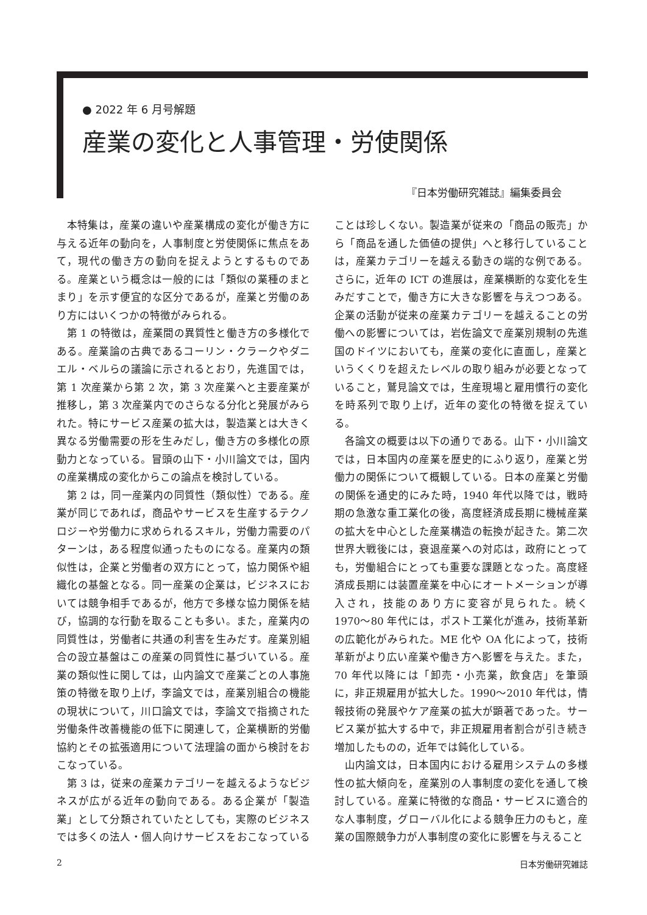● 2022 年 6 月号解題
産業の変化と人事管理・労使関係
『日本労働研究雑誌』編集委員会
本特集は，産業の違いや産業構成の変化が働き方に与える近年の動向を，人事制度と労使関係に焦点をあて，現代の働き方の動向を捉えようとするものである。産業という概念は一般的には「類似の業種のまとまり」を示す便宜的な区分であるが，産業と労働のあり方にはいくつかの特徴がみられる。
第 1 の特徴は，産業間の異質性と働き方の多様化である。産業論の古典であるコーリン・クラークやダニエル・ベルらの議論に示されるとおり，先進国では，第 1 次産業から第 2 次，第 3 次産業へと主要産業が推移し，第 3 次産業内でのさらなる分化と発展がみられた。特にサービス産業の拡大は，製造業とは大きく異なる労働需要の形を生みだし，働き方の多様化の原動力となっている。冒頭の山下・小川論文では，国内の産業構成の変化からこの論点を検討している。
第 2 は，同一産業内の同質性（類似性）である。産業が同じであれば，商品やサービスを生産するテクノロジーや労働力に求められるスキル，労働力需要のパターンは，ある程度似通ったものになる。産業内の類似性は，企業と労働者の双方にとって，協力関係や組織化の基盤となる。同一産業の企業は，ビジネスにおいては競争相手であるが，他方で多様な協力関係を結び，協調的な行動を取ることも多い。また，産業内の同質性は，労働者に共通の利害を生みだす。産業別組合の設立基盤はこの産業の同質性に基づいている。産業の類似性に関しては，山内論文で産業ごとの人事施策の特徴を取り上げ，李論文では，産業別組合の機能の現状について，川口論文では，李論文で指摘された労働条件改善機能の低下に関連して，企業横断的労働協約とその拡張適用について法理論の面から検討をおこなっている。
第 3 は，従来の産業カテゴリーを越えるようなビジネスが広がる近年の動向である。ある企業が「製造業」として分類されていたとしても，実際のビジネスでは多くの法人・個人向けサービスをおこなっていることは珍しくない。製造業が従来の「商品の販売」から「商品を通した価値の提供」へと移行していることは，産業カテゴリーを越える動きの端的な例である。さらに，近年の ICT の進展は，産業横断的な変化を生みだすことで，働き方に大きな影響を与えつつある。企業の活動が従来の産業カテゴリーを越えることの労働への影響については，岩佐論文で産業別規制の先進国のドイツにおいても，産業の変化に直面し，産業というくくりを超えたレベルの取り組みが必要となっていること，鷲見論文では，生産現場と雇用慣行の変化を時系列で取り上げ，近年の変化の特徴を捉えている。
各論文の概要は以下の通りである。山下・小川論文では，日本国内の産業を歴史的にふり返り，産業と労働力の関係について概観している。日本の産業と労働の関係を通史的にみた時，1940 年代以降では，戦時期の急激な重工業化の後，高度経済成長期に機械産業の拡大を中心とした産業構造の転換が起きた。第二次世界大戦後には，衰退産業への対応は，政府にとっても，労働組合にとっても重要な課題となった。高度経済成長期には装置産業を中心にオートメーションが導入され，技能のあり方に変容が見られた。続く 1970〜80 年代には，ポスト工業化が進み，技術革新の広範化がみられた。ME 化や OA 化によって，技術革新がより広い産業や働き方へ影響を与えた。また，70 年代以降には「卸売・小売業，飲食店」を筆頭に，非正規雇用が拡大した。1990〜2010 年代は，情報技術の発展やケア産業の拡大が顕著であった。サービス業が拡大する中で，非正規雇用者割合が引き続き増加したものの，近年では鈍化している。
山内論文は，日本国内における雇用システムの多様性の拡大傾向を，産業別の人事制度の変化を通して検討している。産業に特徴的な商品・サービスに適合的な人事制度，グローバル化による競争圧力のもと，産業の国際競争力が人事制度の変化に影響を与えること
2 日本労働研究雑誌